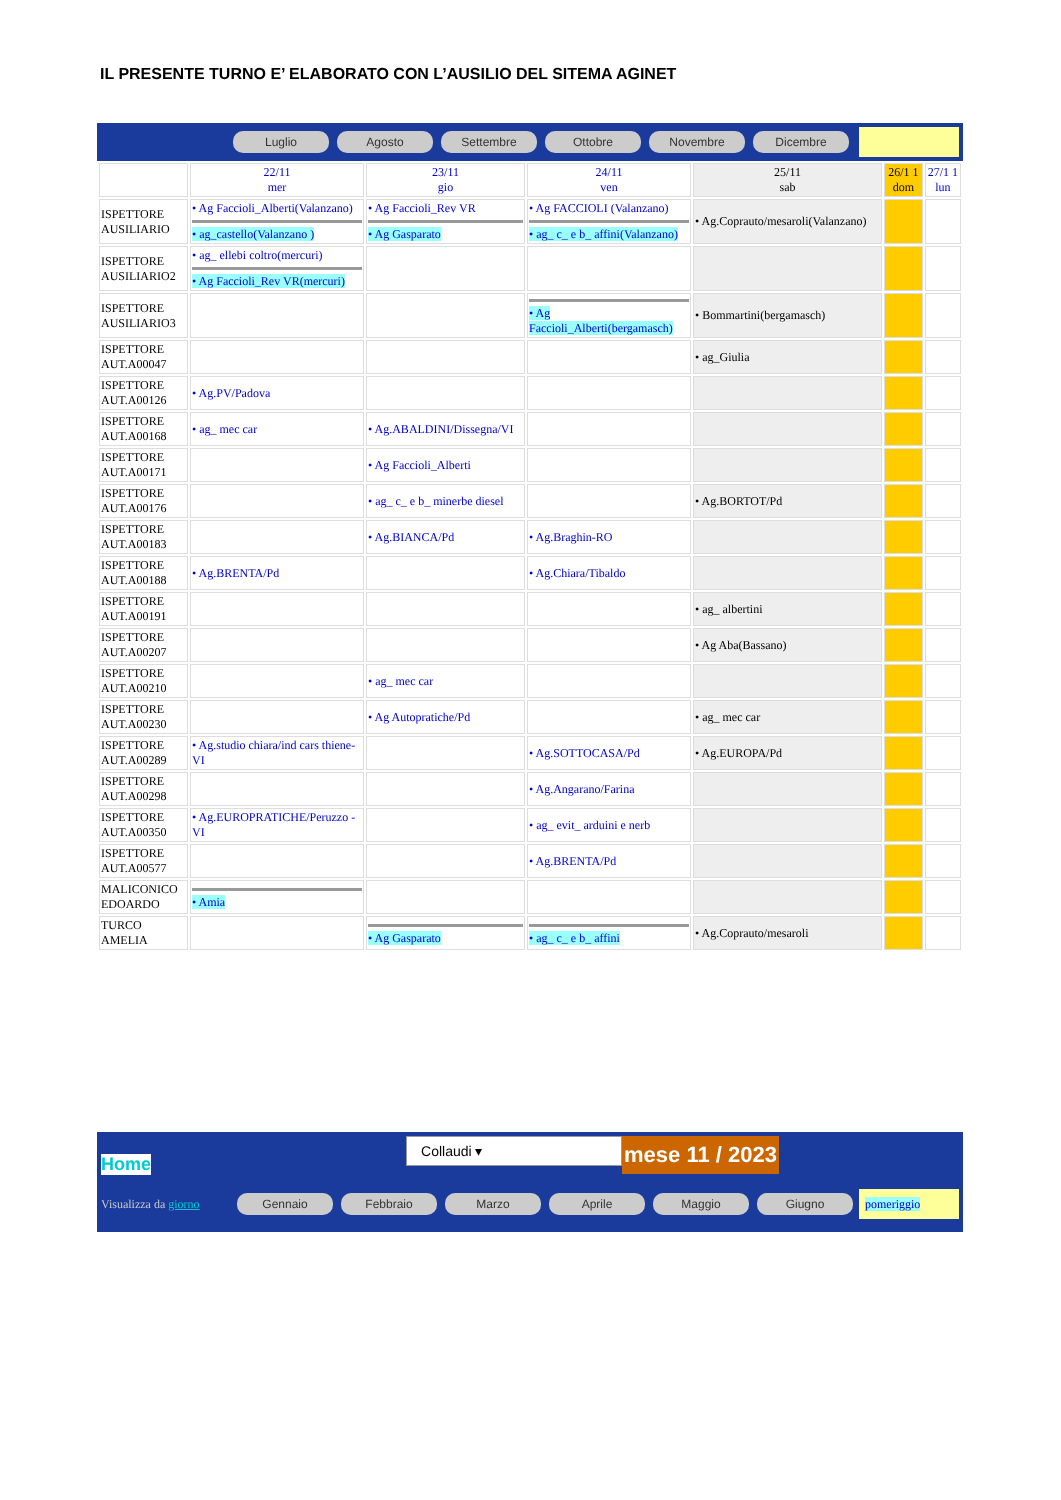IL PRESENTE TURNO E’ ELABORATO CON L’AUSILIO DEL SITEMA AGINET
Luglio Agosto Settembre Ottobre Novembre Dicembre
| | 22/11 mer | 23/11 gio | 24/11 ven | 25/11 sab | 26/1 1 dom | 27/1 1 lun |
| ISPETTORE AUSILIARIO | • Ag Faccioli_Alberti(Valanzano) • ag_castello(Valanzano ) | • Ag Faccioli_Rev VR • Ag Gasparato | • Ag FACCIOLI (Valanzano) • ag_ c_ e b_ affini(Valanzano) | • Ag.Coprauto/mesaroli(Valanzano) | | |
| ISPETTORE AUSILIARIO2 | • ag_ ellebi coltro(mercuri) • Ag Faccioli_Rev VR(mercuri) | | | | | |
| ISPETTORE AUSILIARIO3 | | | • Ag Faccioli_Alberti(bergamasch) | • Bommartini(bergamasch) | | |
| ISPETTORE AUT.A00047 | | | | • ag_Giulia | | |
| ISPETTORE AUT.A00126 | • Ag.PV/Padova | | | | | |
| ISPETTORE AUT.A00168 | • ag_ mec car | • Ag.ABALDINI/Dissegna/VI | | | | |
| ISPETTORE AUT.A00171 | | • Ag Faccioli_Alberti | | | | |
| ISPETTORE AUT.A00176 | | • ag_ c_ e b_ minerbe diesel | | • Ag.BORTOT/Pd | | |
| ISPETTORE AUT.A00183 | | • Ag.BIANCA/Pd | • Ag.Braghin-RO | | | |
| ISPETTORE AUT.A00188 | • Ag.BRENTA/Pd | | • Ag.Chiara/Tibaldo | | | |
| ISPETTORE AUT.A00191 | | | | • ag_ albertini | | |
| ISPETTORE AUT.A00207 | | | | • Ag Aba(Bassano) | | |
| ISPETTORE AUT.A00210 | | • ag_ mec car | | | | |
| ISPETTORE AUT.A00230 | | • Ag Autopratiche/Pd | | • ag_ mec car | | |
| ISPETTORE AUT.A00289 | • Ag.studio chiara/ind cars thiene-VI | | • Ag.SOTTOCASA/Pd | • Ag.EUROPA/Pd | | |
| ISPETTORE AUT.A00298 | | | • Ag.Angarano/Farina | | | |
| ISPETTORE AUT.A00350 | • Ag.EUROPRATICHE/Peruzzo -VI | | • ag_ evit_ arduini e nerb | | | |
| ISPETTORE AUT.A00577 | | | • Ag.BRENTA/Pd | | | |
| MALICONICO EDOARDO | • Amia | | | | | |
| TURCO AMELIA | | • Ag Gasparato | • ag_ c_ e b_ affini | • Ag.Coprauto/mesaroli | | |
Home
Collaudi ▾
mese 11 / 2023
Visualizza da giorno
Gennaio Febbraio Marzo Aprile Maggio Giugno
pomeriggio